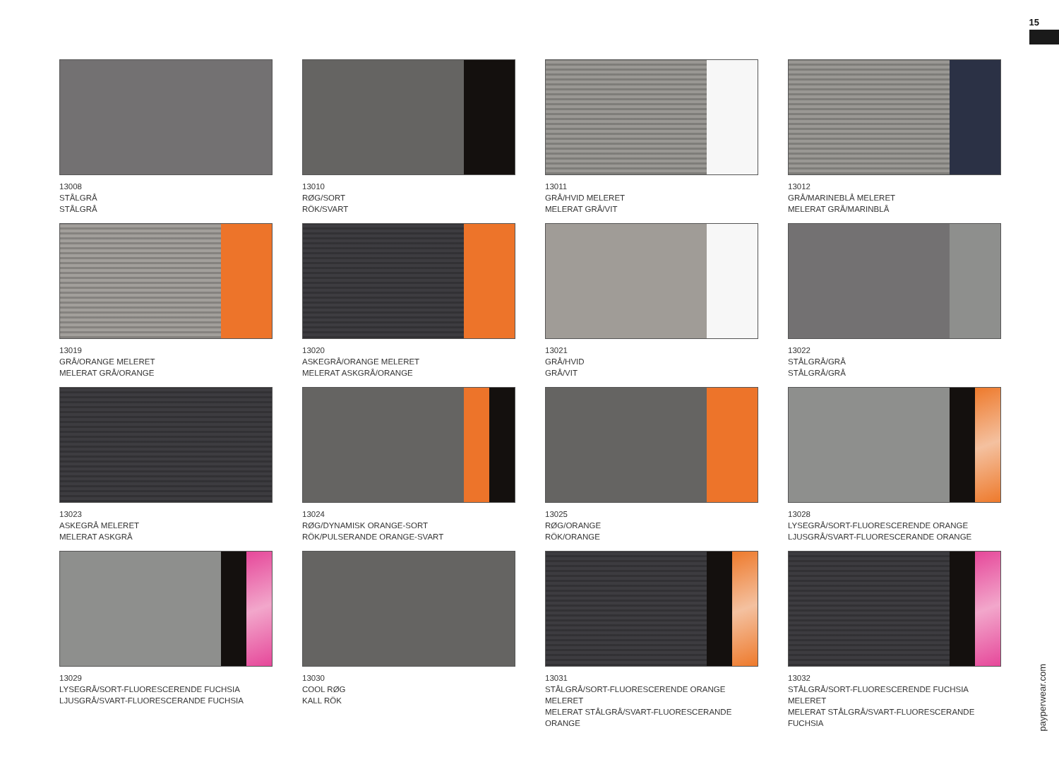15
13008
STÅLGRÅ
STÅLGRÅ
13010
RØG/SORT
RÖK/SVART
13011
GRÅ/HVID MELERET
MELERAT GRÅ/VIT
13012
GRÅ/MARINEBLÅ MELERET
MELERAT GRÅ/MARINBLÅ
13019
GRÅ/ORANGE MELERET
MELERAT GRÅ/ORANGE
13020
ASKEGRÅ/ORANGE MELERET
MELERAT ASKGRÅ/ORANGE
13021
GRÅ/HVID
GRÅ/VIT
13022
STÅLGRÅ/GRÅ
STÅLGRÅ/GRÅ
13023
ASKEGRÅ MELERET
MELERAT ASKGRÅ
13024
RØG/DYNAMISK ORANGE-SORT
RÖK/PULSERANDE ORANGE-SVART
13025
RØG/ORANGE
RÖK/ORANGE
13028
LYSEGRÅ/SORT-FLUORESCERENDE ORANGE
LJUSGRÅ/SVART-FLUORESCERANDE ORANGE
13029
LYSEGRÅ/SORT-FLUORESCERENDE FUCHSIA
LJUSGRÅ/SVART-FLUORESCERANDE FUCHSIA
13030
COOL RØG
KALL RÖK
13031
STÅLGRÅ/SORT-FLUORESCERENDE ORANGE MELERET
MELERAT STÅLGRÅ/SVART-FLUORESCERANDE ORANGE
13032
STÅLGRÅ/SORT-FLUORESCERENDE FUCHSIA MELERET
MELERAT STÅLGRÅ/SVART-FLUORESCERANDE FUCHSIA
payperwear.com